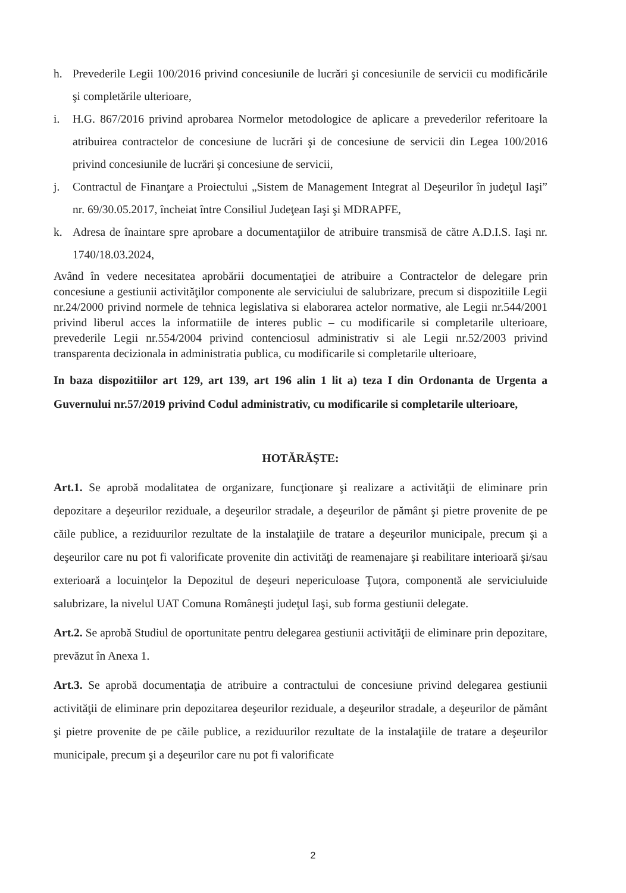h. Prevederile Legii 100/2016 privind concesiunile de lucrări şi concesiunile de servicii cu modificările şi completările ulterioare,
i. H.G. 867/2016 privind aprobarea Normelor metodologice de aplicare a prevederilor referitoare la atribuirea contractelor de concesiune de lucrări şi de concesiune de servicii din Legea 100/2016 privind concesiunile de lucrări şi concesiune de servicii,
j. Contractul de Finanţare a Proiectului „Sistem de Management Integrat al Deşeurilor în judeţul Iaşi” nr. 69/30.05.2017, încheiat între Consiliul Judeţean Iaşi şi MDRAPFE,
k. Adresa de înaintare spre aprobare a documentaţiilor de atribuire transmisă de către A.D.I.S. Iaşi nr. 1740/18.03.2024,
Având în vedere necesitatea aprobării documentaţiei de atribuire a Contractelor de delegare prin concesiune a gestiunii activităţilor componente ale serviciului de salubrizare, precum si dispozitiile Legii nr.24/2000 privind normele de tehnica legislativa si elaborarea actelor normative, ale Legii nr.544/2001 privind liberul acces la informatiile de interes public – cu modificarile si completarile ulterioare, prevederile Legii nr.554/2004 privind contenciosul administrativ si ale Legii nr.52/2003 privind transparenta decizionala in administratia publica, cu modificarile si completarile ulterioare,
In baza dispozitiilor art 129, art 139, art 196 alin 1 lit a) teza I din Ordonanta de Urgenta a Guvernului nr.57/2019 privind Codul administrativ, cu modificarile si completarile ulterioare,
HOTĂRĂŞTE:
Art.1. Se aprobă modalitatea de organizare, funcţionare şi realizare a activităţii de eliminare prin depozitare a deşeurilor reziduale, a deşeurilor stradale, a deşeurilor de pământ şi pietre provenite de pe căile publice, a reziduurilor rezultate de la instalaţiile de tratare a deşeurilor municipale, precum şi a deşeurilor care nu pot fi valorificate provenite din activităţi de reamenajare şi reabilitare interioară şi/sau exterioară a locuinţelor la Depozitul de deşeuri nepericuloase Ţuţora, componentă ale serviciuluide salubrizare, la nivelul UAT Comuna Româneşti judeţul Iaşi, sub forma gestiunii delegate.
Art.2. Se aprobă Studiul de oportunitate pentru delegarea gestiunii activităţii de eliminare prin depozitare, prevăzut în Anexa 1.
Art.3. Se aprobă documentaţia de atribuire a contractului de concesiune privind delegarea gestiunii activităţii de eliminare prin depozitarea deşeurilor reziduale, a deşeurilor stradale, a deşeurilor de pământ şi pietre provenite de pe căile publice, a reziduurilor rezultate de la instalaţiile de tratare a deşeurilor municipale, precum şi a deşeurilor care nu pot fi valorificate
2